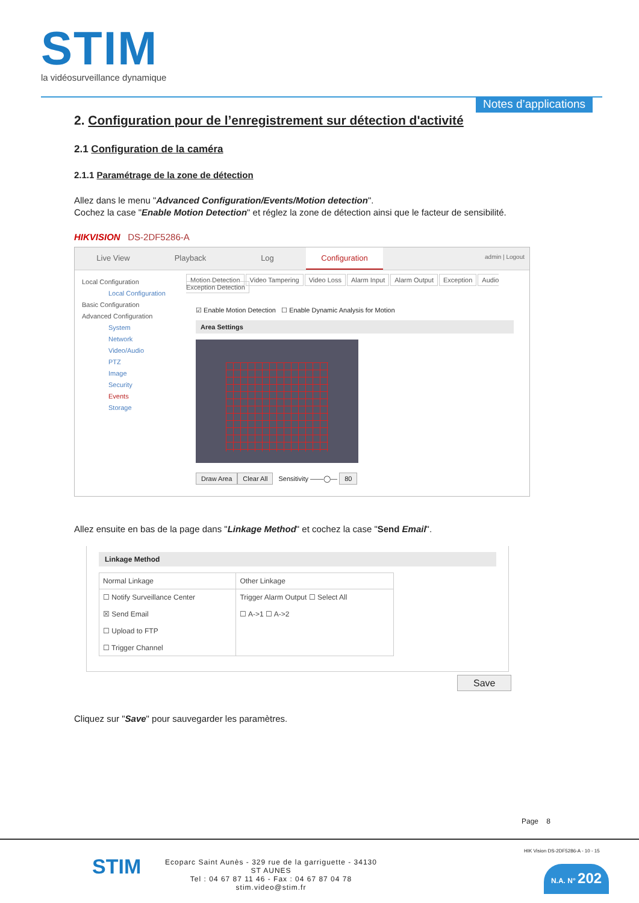STIM
la vidéosurveillance dynamique
Notes d’applications
2. Configuration pour de l’enregistrement sur détection d'activité
2.1 Configuration de la caméra
2.1.1 Paramétrage de la zone de détection
Allez dans le menu "Advanced Configuration/Events/Motion detection".
Cochez la case "Enable Motion Detection" et réglez la zone de détection ainsi que le facteur de sensibilité.
HIKVISION DS-2DF5286-A
Live View Playback Log Configuration
admin | Logout
Local Configuration
Local Configuration
Basic Configuration
Advanced Configuration
System
Network
Video/Audio
PTZ
Image
Security
Events
Storage
Motion Detection Video Tampering Video Loss Alarm Input Alarm Output Exception Audio Exception Detection
☑ Enable Motion Detection ☐ Enable Dynamic Analysis for Motion
Area Settings
Draw Area Clear All Sensitivity ——◯— 80
Allez ensuite en bas de la page dans "Linkage Method" et cochez la case "Send Email".
Linkage Method
| Normal Linkage | Other Linkage |
| --- | --- |
| ☐ Notify Surveillance Center ☒ Send Email ☐ Upload to FTP ☐ Trigger Channel | Trigger Alarm Output ☐ Select All ☐ A->1 ☐ A->2 |
Save
Cliquez sur "Save" pour sauvegarder les paramètres.
Page 8
STIM
Ecoparc Saint Aunès - 329 rue de la garriguette - 34130 ST AUNES
Tel : 04 67 87 11 46 - Fax : 04 67 87 04 78
stim.video@stim.fr
HIK Vision DS-2DF5286-A - 10 - 15
N.A. N° 202